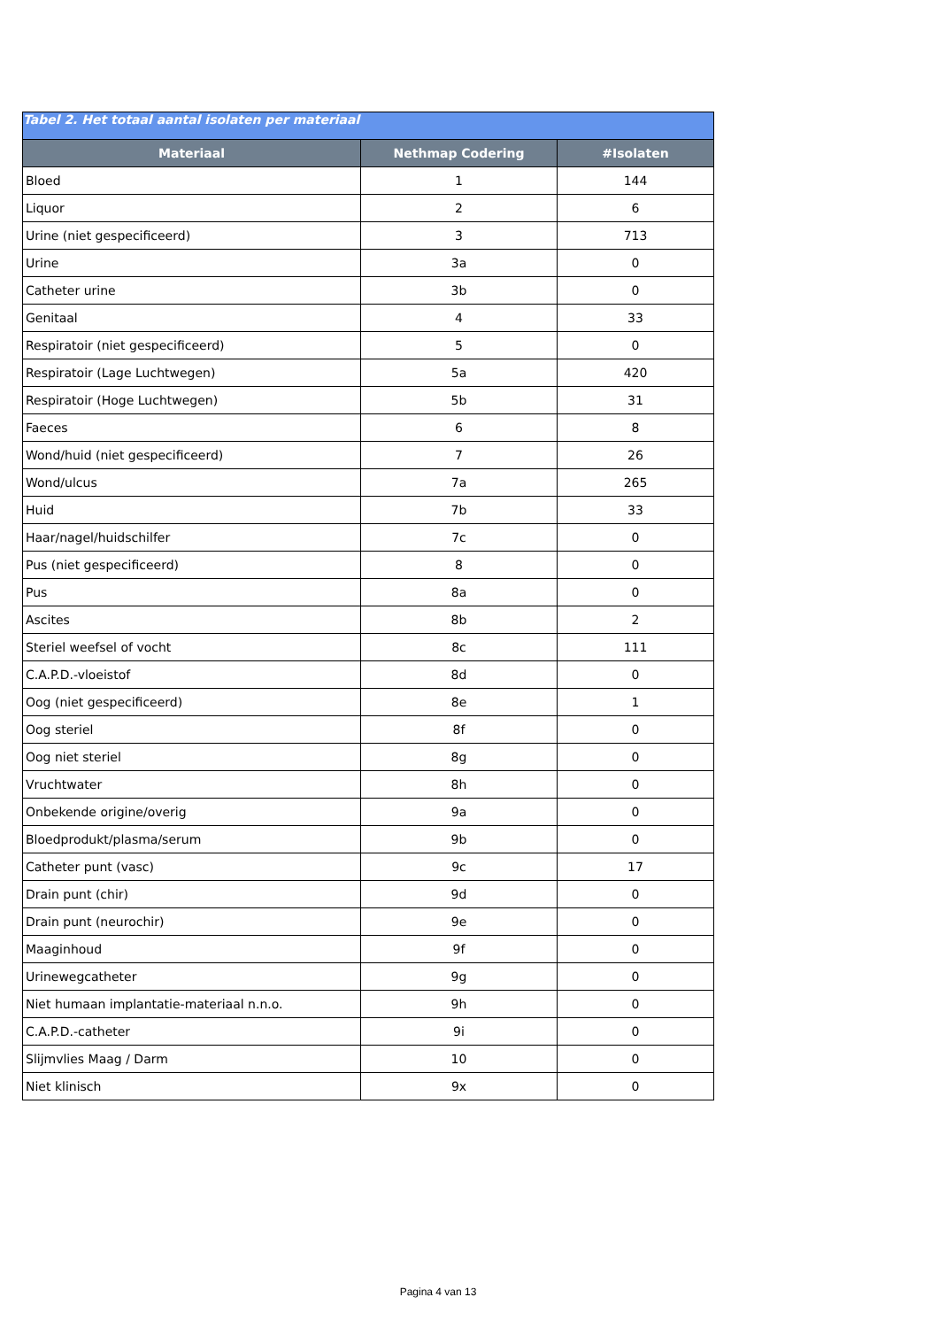| Tabel 2. Het totaal aantal isolaten per materiaal | | |
| --- | --- | --- |
| Materiaal | Nethmap Codering | #Isolaten |
| Bloed | 1 | 144 |
| Liquor | 2 | 6 |
| Urine (niet gespecificeerd) | 3 | 713 |
| Urine | 3a | 0 |
| Catheter urine | 3b | 0 |
| Genitaal | 4 | 33 |
| Respiratoir (niet gespecificeerd) | 5 | 0 |
| Respiratoir (Lage Luchtwegen) | 5a | 420 |
| Respiratoir (Hoge Luchtwegen) | 5b | 31 |
| Faeces | 6 | 8 |
| Wond/huid (niet gespecificeerd) | 7 | 26 |
| Wond/ulcus | 7a | 265 |
| Huid | 7b | 33 |
| Haar/nagel/huidschilfer | 7c | 0 |
| Pus (niet gespecificeerd) | 8 | 0 |
| Pus | 8a | 0 |
| Ascites | 8b | 2 |
| Steriel weefsel of vocht | 8c | 111 |
| C.A.P.D.-vloeistof | 8d | 0 |
| Oog (niet gespecificeerd) | 8e | 1 |
| Oog steriel | 8f | 0 |
| Oog niet steriel | 8g | 0 |
| Vruchtwater | 8h | 0 |
| Onbekende origine/overig | 9a | 0 |
| Bloedprodukt/plasma/serum | 9b | 0 |
| Catheter punt (vasc) | 9c | 17 |
| Drain punt (chir) | 9d | 0 |
| Drain punt (neurochir) | 9e | 0 |
| Maaginhoud | 9f | 0 |
| Urinewegcatheter | 9g | 0 |
| Niet humaan implantatie-materiaal n.n.o. | 9h | 0 |
| C.A.P.D.-catheter | 9i | 0 |
| Slijmvlies Maag / Darm | 10 | 0 |
| Niet klinisch | 9x | 0 |
Pagina 4 van 13